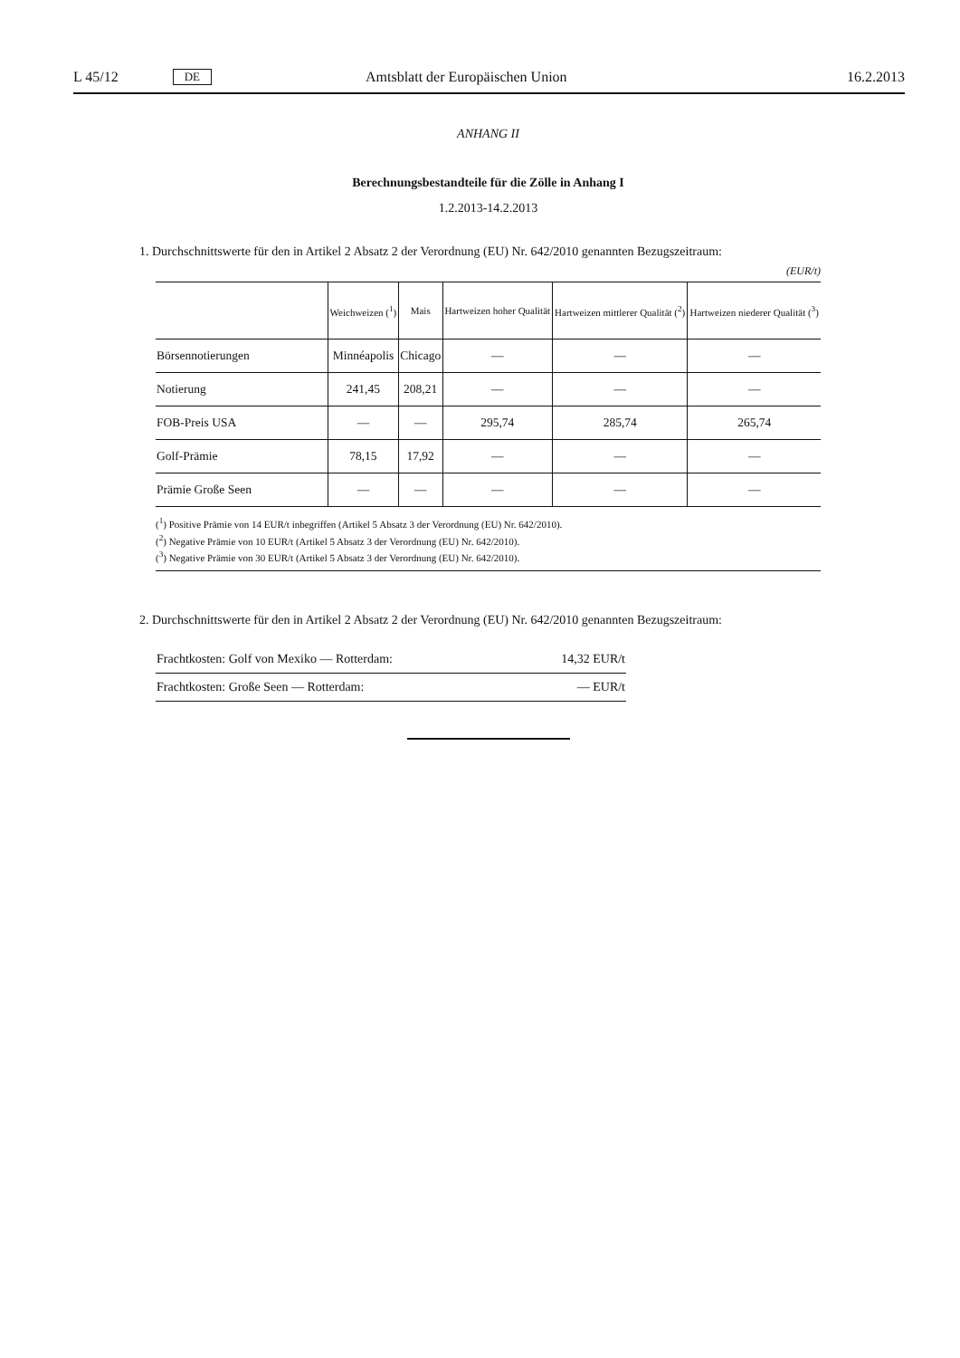L 45/12 DE Amtsblatt der Europäischen Union 16.2.2013
ANHANG II
Berechnungsbestandteile für die Zölle in Anhang I
1.2.2013-14.2.2013
1. Durchschnittswerte für den in Artikel 2 Absatz 2 der Verordnung (EU) Nr. 642/2010 genannten Bezugszeitraum:
(EUR/t)
| | Weichweizen (<sup>1</sup>) | Mais | Hartweizen hoher Qualität | Hartweizen mittlerer Qualität (<sup>2</sup>) | Hartweizen niederer Qualität (<sup>3</sup>) |
| --- | --- | --- | --- | --- | --- |
| Börsennotierungen | Minnéapolis | Chicago | — | — | — |
| Notierung | 241,45 | 208,21 | — | — | — |
| FOB-Preis USA | — | — | 295,74 | 285,74 | 265,74 |
| Golf-Prämie | 78,15 | 17,92 | — | — | — |
| Prämie Große Seen | — | — | — | — | — |
(<sup>1</sup>) Positive Prämie von 14 EUR/t inbegriffen (Artikel 5 Absatz 3 der Verordnung (EU) Nr. 642/2010).
(<sup>2</sup>) Negative Prämie von 10 EUR/t (Artikel 5 Absatz 3 der Verordnung (EU) Nr. 642/2010).
(<sup>3</sup>) Negative Prämie von 30 EUR/t (Artikel 5 Absatz 3 der Verordnung (EU) Nr. 642/2010).
2. Durchschnittswerte für den in Artikel 2 Absatz 2 der Verordnung (EU) Nr. 642/2010 genannten Bezugszeitraum:
| Frachtkosten: Golf von Mexiko — Rotterdam: | 14,32 EUR/t |
| Frachtkosten: Große Seen — Rotterdam: | — EUR/t |